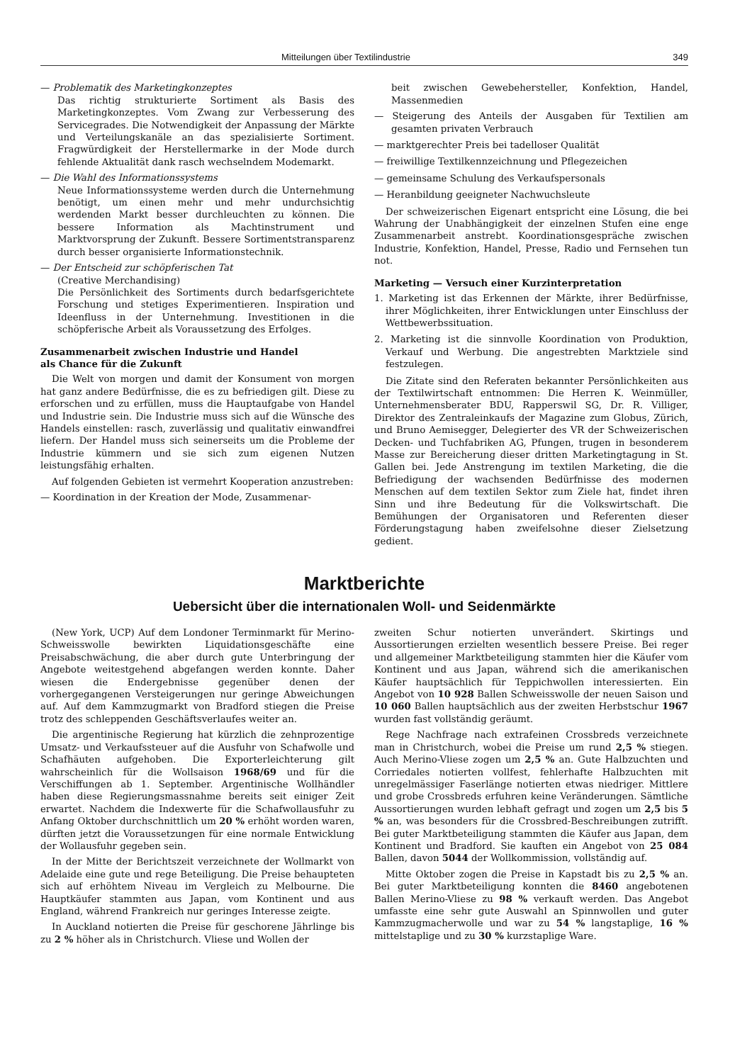Mitteilungen über Textilindustrie 349
— Problematik des Marketingkonzeptes
Das richtig strukturierte Sortiment als Basis des Marketingkonzeptes. Vom Zwang zur Verbesserung des Servicegrades. Die Notwendigkeit der Anpassung der Märkte und Verteilungskanäle an das spezialisierte Sortiment. Fragwürdigkeit der Herstellermarke in der Mode durch fehlende Aktualität dank rasch wechselndem Modemarkt.
— Die Wahl des Informationssystems
Neue Informationssysteme werden durch die Unternehmung benötigt, um einen mehr und mehr undurchsichtig werdenden Markt besser durchleuchten zu können. Die bessere Information als Machtinstrument und Marktvorsprung der Zukunft. Bessere Sortimentstransparenz durch besser organisierte Informationstechnik.
— Der Entscheid zur schöpferischen Tat
(Creative Merchandising)
Die Persönlichkeit des Sortiments durch bedarfsgerichtete Forschung und stetiges Experimentieren. Inspiration und Ideenfluss in der Unternehmung. Investitionen in die schöpferische Arbeit als Voraussetzung des Erfolges.
Zusammenarbeit zwischen Industrie und Handel
als Chance für die Zukunft
Die Welt von morgen und damit der Konsument von morgen hat ganz andere Bedürfnisse, die es zu befriedigen gilt. Diese zu erforschen und zu erfüllen, muss die Hauptaufgabe von Handel und Industrie sein. Die Industrie muss sich auf die Wünsche des Handels einstellen: rasch, zuverlässig und qualitativ einwandfrei liefern. Der Handel muss sich seinerseits um die Probleme der Industrie kümmern und sie sich zum eigenen Nutzen leistungsfähig erhalten.
Auf folgenden Gebieten ist vermehrt Kooperation anzustreben:
— Koordination in der Kreation der Mode, Zusammenar-
beit zwischen Gewebehersteller, Konfektion, Handel, Massenmedien
— Steigerung des Anteils der Ausgaben für Textilien am gesamten privaten Verbrauch
— marktgerechter Preis bei tadelloser Qualität
— freiwillige Textilkennzeichnung und Pflegezeichen
— gemeinsame Schulung des Verkaufspersonals
— Heranbildung geeigneter Nachwuchsleute
Der schweizerischen Eigenart entspricht eine Lösung, die bei Wahrung der Unabhängigkeit der einzelnen Stufen eine enge Zusammenarbeit anstrebt. Koordinationsgespräche zwischen Industrie, Konfektion, Handel, Presse, Radio und Fernsehen tun not.
Marketing — Versuch einer Kurzinterpretation
1. Marketing ist das Erkennen der Märkte, ihrer Bedürfnisse, ihrer Möglichkeiten, ihrer Entwicklungen unter Einschluss der Wettbewerbssituation.
2. Marketing ist die sinnvolle Koordination von Produktion, Verkauf und Werbung. Die angestrebten Marktziele sind festzulegen.
Die Zitate sind den Referaten bekannter Persönlichkeiten aus der Textilwirtschaft entnommen: Die Herren K. Weinmüller, Unternehmensberater BDU, Rapperswil SG, Dr. R. Villiger, Direktor des Zentraleinkaufs der Magazine zum Globus, Zürich, und Bruno Aemisegger, Delegierter des VR der Schweizerischen Decken- und Tuchfabriken AG, Pfungen, trugen in besonderem Masse zur Bereicherung dieser dritten Marketingtagung in St. Gallen bei. Jede Anstrengung im textilen Marketing, die die Befriedigung der wachsenden Bedürfnisse des modernen Menschen auf dem textilen Sektor zum Ziele hat, findet ihren Sinn und ihre Bedeutung für die Volkswirtschaft. Die Bemühungen der Organisatoren und Referenten dieser Förderungstagung haben zweifelsohne dieser Zielsetzung gedient.
Marktberichte
Uebersicht über die internationalen Woll- und Seidenmärkte
(New York, UCP) Auf dem Londoner Terminmarkt für Merino-Schweisswolle bewirkten Liquidationsgeschäfte eine Preisabschwächung, die aber durch gute Unterbringung der Angebote weitestgehend abgefangen werden konnte. Daher wiesen die Endergebnisse gegenüber denen der vorhergegangenen Versteigerungen nur geringe Abweichungen auf. Auf dem Kammzugmarkt von Bradford stiegen die Preise trotz des schleppenden Geschäftsverlaufes weiter an.
Die argentinische Regierung hat kürzlich die zehnprozentige Umsatz- und Verkaufssteuer auf die Ausfuhr von Schafwolle und Schafhäuten aufgehoben. Die Exporterleichterung gilt wahrscheinlich für die Wollsaison 1968/69 und für die Verschiffungen ab 1. September. Argentinische Wollhändler haben diese Regierungsmassnahme bereits seit einiger Zeit erwartet. Nachdem die Indexwerte für die Schafwollausfuhr zu Anfang Oktober durchschnittlich um 20 % erhöht worden waren, dürften jetzt die Voraussetzungen für eine normale Entwicklung der Wollausfuhr gegeben sein.
In der Mitte der Berichtszeit verzeichnete der Wollmarkt von Adelaide eine gute und rege Beteiligung. Die Preise behaupteten sich auf erhöhtem Niveau im Vergleich zu Melbourne. Die Hauptkäufer stammten aus Japan, vom Kontinent und aus England, während Frankreich nur geringes Interesse zeigte.
In Auckland notierten die Preise für geschorene Jährlinge bis zu 2 % höher als in Christchurch. Vliese und Wollen der
zweiten Schur notierten unverändert. Skirtings und Aussortierungen erzielten wesentlich bessere Preise. Bei reger und allgemeiner Marktbeteiligung stammten hier die Käufer vom Kontinent und aus Japan, während sich die amerikanischen Käufer hauptsächlich für Teppichwollen interessierten. Ein Angebot von 10 928 Ballen Schweisswolle der neuen Saison und 10 060 Ballen hauptsächlich aus der zweiten Herbstschur 1967 wurden fast vollständig geräumt.
Rege Nachfrage nach extrafeinen Crossbreds verzeichnete man in Christchurch, wobei die Preise um rund 2,5 % stiegen. Auch Merino-Vliese zogen um 2,5 % an. Gute Halbzuchten und Corriedales notierten vollfest, fehlerhafte Halbzuchten mit unregelmässiger Faserlänge notierten etwas niedriger. Mittlere und grobe Crossbreds erfuhren keine Veränderungen. Sämtliche Aussortierungen wurden lebhaft gefragt und zogen um 2,5 bis 5 % an, was besonders für die Crossbred-Beschreibungen zutrifft. Bei guter Marktbeteiligung stammten die Käufer aus Japan, dem Kontinent und Bradford. Sie kauften ein Angebot von 25 084 Ballen, davon 5044 der Wollkommission, vollständig auf.
Mitte Oktober zogen die Preise in Kapstadt bis zu 2,5 % an. Bei guter Marktbeteiligung konnten die 8460 angebotenen Ballen Merino-Vliese zu 98 % verkauft werden. Das Angebot umfasste eine sehr gute Auswahl an Spinnwollen und guter Kammzugmacherwolle und war zu 54 % langstaplige, 16 % mittelstaplige und zu 30 % kurzstaplige Ware.